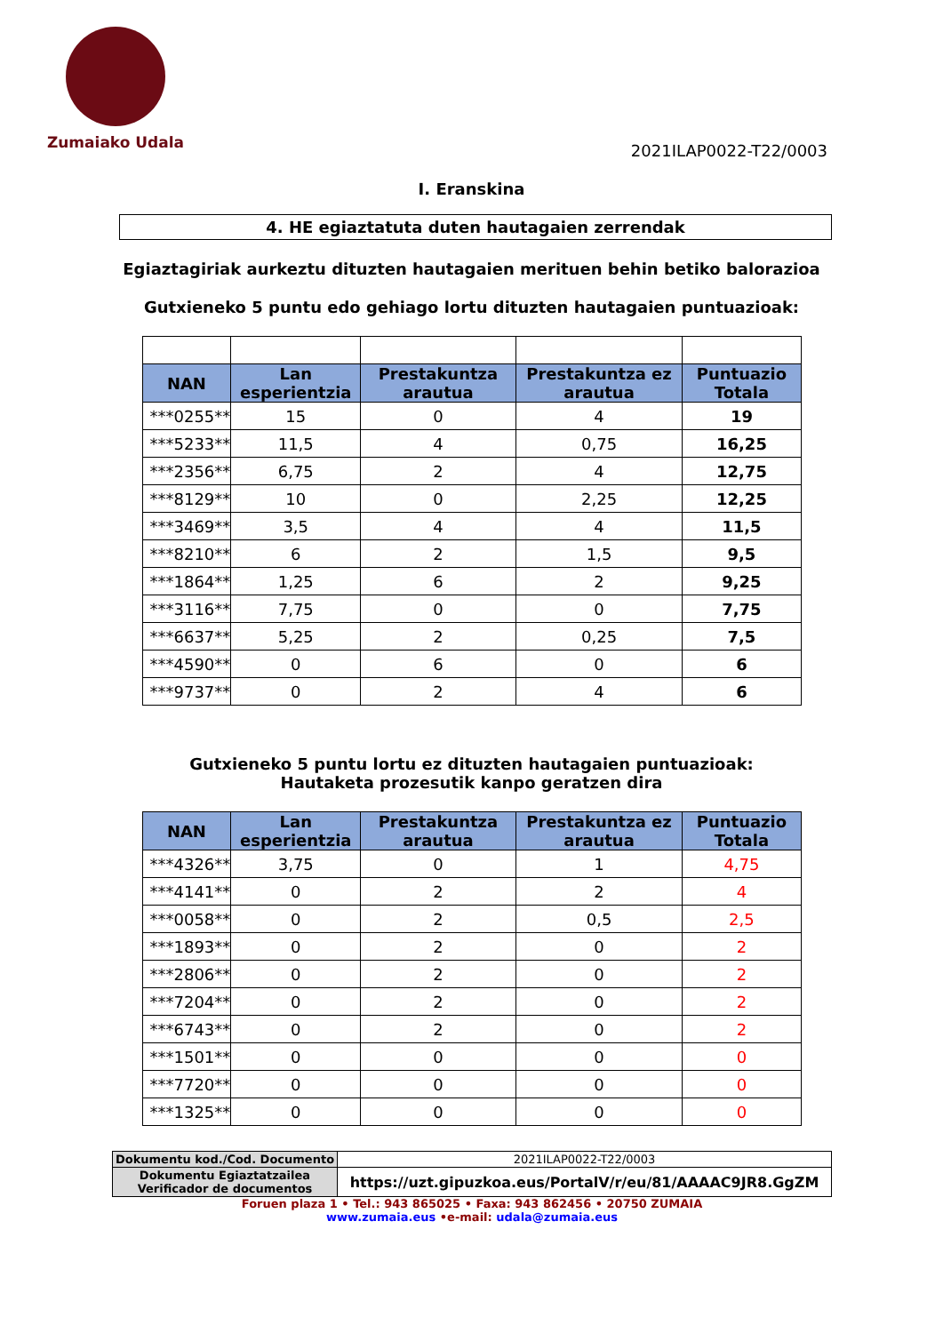Zumaiako Udala 2021ILAP0022-T22/0003
I. Eranskina
4. HE egiaztatuta duten hautagaien zerrendak
Egiaztagiriak aurkeztu dituzten hautagaien merituen behin betiko balorazioa
Gutxieneko 5 puntu edo gehiago lortu dituzten hautagaien puntuazioak:
| NAN | Lan esperientzia | Prestakuntza arautua | Prestakuntza ez arautua | Puntuazio Totala |
| --- | --- | --- | --- | --- |
| ***0255** | 15 | 0 | 4 | 19 |
| ***5233** | 11,5 | 4 | 0,75 | 16,25 |
| ***2356** | 6,75 | 2 | 4 | 12,75 |
| ***8129** | 10 | 0 | 2,25 | 12,25 |
| ***3469** | 3,5 | 4 | 4 | 11,5 |
| ***8210** | 6 | 2 | 1,5 | 9,5 |
| ***1864** | 1,25 | 6 | 2 | 9,25 |
| ***3116** | 7,75 | 0 | 0 | 7,75 |
| ***6637** | 5,25 | 2 | 0,25 | 7,5 |
| ***4590** | 0 | 6 | 0 | 6 |
| ***9737** | 0 | 2 | 4 | 6 |
Gutxieneko 5 puntu lortu ez dituzten hautagaien puntuazioak:
Hautaketa prozesutik kanpo geratzen dira
| NAN | Lan esperientzia | Prestakuntza arautua | Prestakuntza ez arautua | Puntuazio Totala |
| --- | --- | --- | --- | --- |
| ***4326** | 3,75 | 0 | 1 | 4,75 |
| ***4141** | 0 | 2 | 2 | 4 |
| ***0058** | 0 | 2 | 0,5 | 2,5 |
| ***1893** | 0 | 2 | 0 | 2 |
| ***2806** | 0 | 2 | 0 | 2 |
| ***7204** | 0 | 2 | 0 | 2 |
| ***6743** | 0 | 2 | 0 | 2 |
| ***1501** | 0 | 0 | 0 | 0 |
| ***7720** | 0 | 0 | 0 | 0 |
| ***1325** | 0 | 0 | 0 | 0 |
| Dokumentu kod./Cod. Documento | 2021ILAP0022-T22/0003 |
| Dokumentu Egiaztatzailea Verificador de documentos | https://uzt.gipuzkoa.eus/PortalV/r/eu/81/AAAAC9JR8.GgZM |
Foruen plaza 1 • Tel.: 943 865025 • Faxa: 943 862456 • 20750 ZUMAIA
www.zumaia.eus •e-mail: udala@zumaia.eus